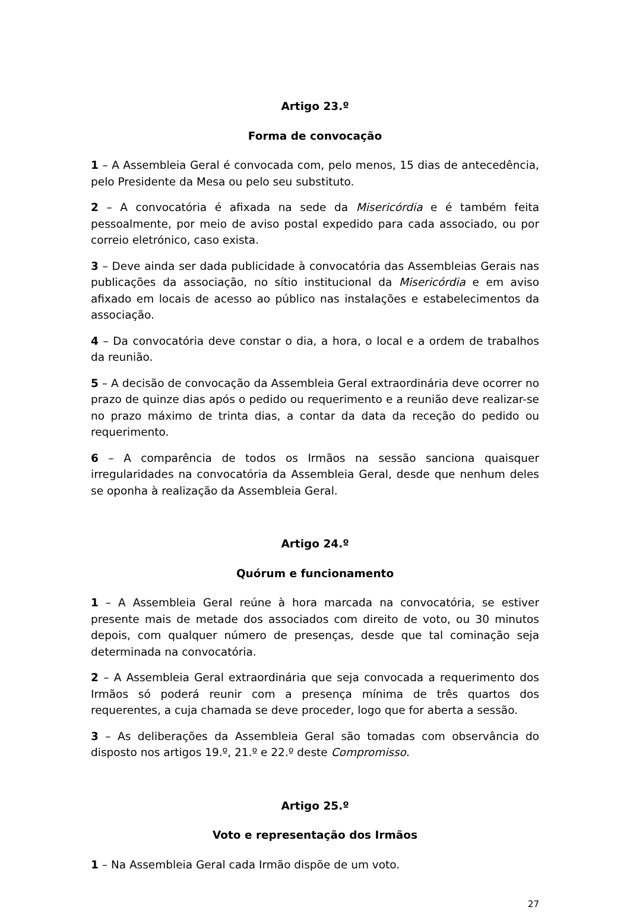Artigo 23.º
Forma de convocação
1 – A Assembleia Geral é convocada com, pelo menos, 15 dias de antecedência, pelo Presidente da Mesa ou pelo seu substituto.
2 – A convocatória é afixada na sede da Misericórdia e é também feita pessoalmente, por meio de aviso postal expedido para cada associado, ou por correio eletrónico, caso exista.
3 – Deve ainda ser dada publicidade à convocatória das Assembleias Gerais nas publicações da associação, no sítio institucional da Misericórdia e em aviso afixado em locais de acesso ao público nas instalações e estabelecimentos da associação.
4 – Da convocatória deve constar o dia, a hora, o local e a ordem de trabalhos da reunião.
5 – A decisão de convocação da Assembleia Geral extraordinária deve ocorrer no prazo de quinze dias após o pedido ou requerimento e a reunião deve realizar-se no prazo máximo de trinta dias, a contar da data da receção do pedido ou requerimento.
6 – A comparência de todos os Irmãos na sessão sanciona quaisquer irregularidades na convocatória da Assembleia Geral, desde que nenhum deles se oponha à realização da Assembleia Geral.
Artigo 24.º
Quórum e funcionamento
1 – A Assembleia Geral reúne à hora marcada na convocatória, se estiver presente mais de metade dos associados com direito de voto, ou 30 minutos depois, com qualquer número de presenças, desde que tal cominação seja determinada na convocatória.
2 – A Assembleia Geral extraordinária que seja convocada a requerimento dos Irmãos só poderá reunir com a presença mínima de três quartos dos requerentes, a cuja chamada se deve proceder, logo que for aberta a sessão.
3 – As deliberações da Assembleia Geral são tomadas com observância do disposto nos artigos 19.º, 21.º e 22.º deste Compromisso.
Artigo 25.º
Voto e representação dos Irmãos
1 – Na Assembleia Geral cada Irmão dispõe de um voto.
27